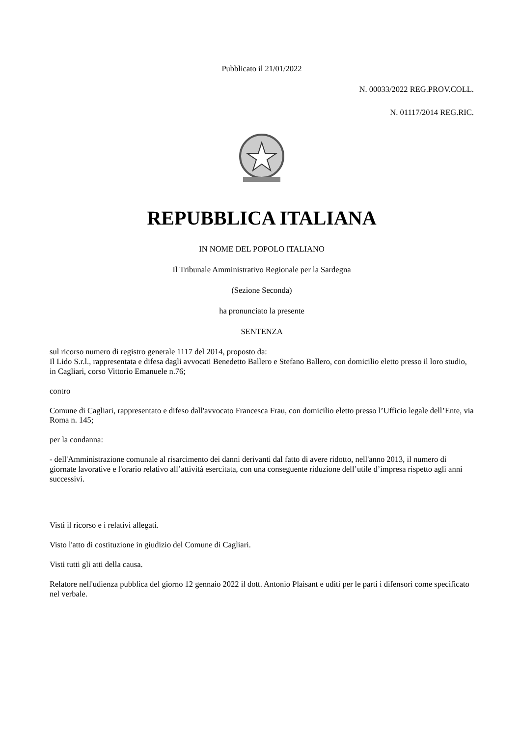Pubblicato il 21/01/2022
N. 00033/2022 REG.PROV.COLL.
N. 01117/2014 REG.RIC.
REPUBBLICA ITALIANA
IN NOME DEL POPOLO ITALIANO
Il Tribunale Amministrativo Regionale per la Sardegna
(Sezione Seconda)
ha pronunciato la presente
SENTENZA
sul ricorso numero di registro generale 1117 del 2014, proposto da:
Il Lido S.r.l., rappresentata e difesa dagli avvocati Benedetto Ballero e Stefano Ballero, con domicilio eletto presso il loro studio, in Cagliari, corso Vittorio Emanuele n.76;
contro
Comune di Cagliari, rappresentato e difeso dall'avvocato Francesca Frau, con domicilio eletto presso l’Ufficio legale dell’Ente, via Roma n. 145;
per la condanna:
- dell'Amministrazione comunale al risarcimento dei danni derivanti dal fatto di avere ridotto, nell'anno 2013, il numero di giornate lavorative e l'orario relativo all’attività esercitata, con una conseguente riduzione dell’utile d’impresa rispetto agli anni successivi.
Visti il ricorso e i relativi allegati.
Visto l'atto di costituzione in giudizio del Comune di Cagliari.
Visti tutti gli atti della causa.
Relatore nell'udienza pubblica del giorno 12 gennaio 2022 il dott. Antonio Plaisant e uditi per le parti i difensori come specificato nel verbale.